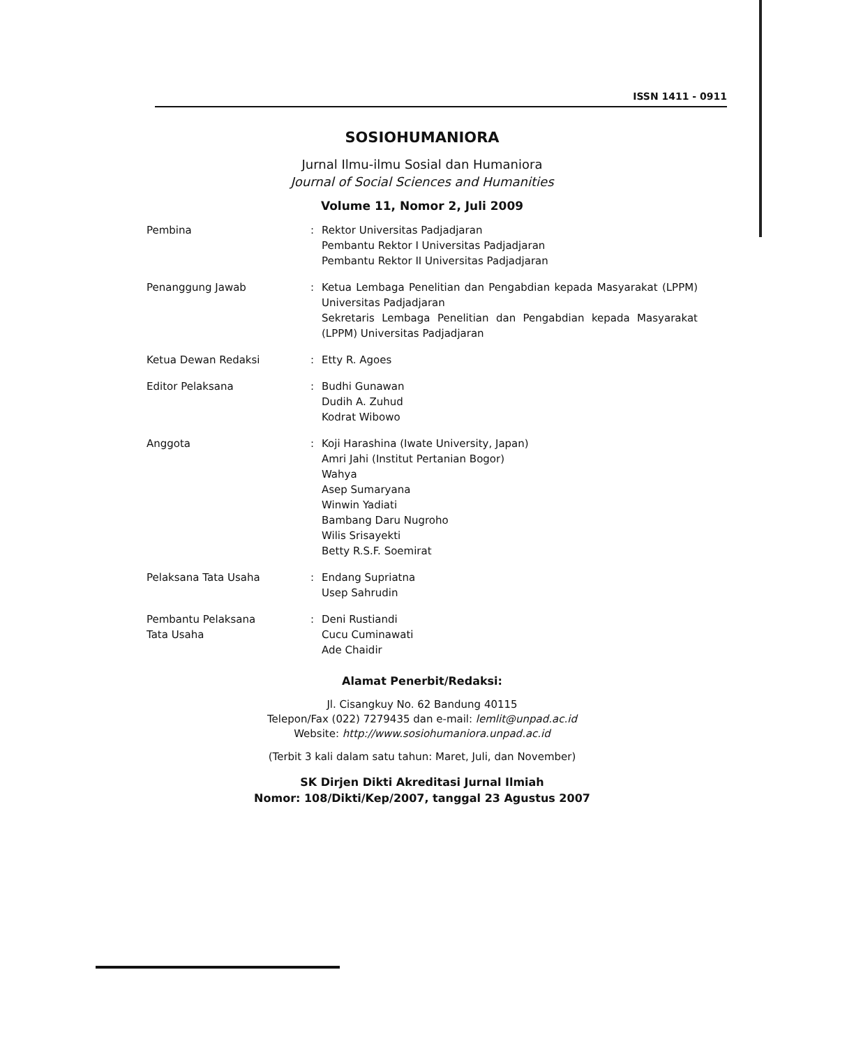ISSN 1411 - 0911
SOSIOHUMANIORA
Jurnal Ilmu-ilmu Sosial dan Humaniora
Journal of Social Sciences and Humanities
Volume 11, Nomor 2, Juli 2009
| Pembina | : | Rektor Universitas Padjadjaran Pembantu Rektor I Universitas Padjadjaran Pembantu Rektor II Universitas Padjadjaran |
| Penanggung Jawab | : | Ketua Lembaga Penelitian dan Pengabdian kepada Masyarakat (LPPM) Universitas Padjadjaran Sekretaris Lembaga Penelitian dan Pengabdian kepada Masyarakat (LPPM) Universitas Padjadjaran |
| Ketua Dewan Redaksi | : | Etty R. Agoes |
| Editor Pelaksana | : | Budhi Gunawan Dudih A. Zuhud Kodrat Wibowo |
| Anggota | : | Koji Harashina (Iwate University, Japan) Amri Jahi (Institut Pertanian Bogor) Wahya Asep Sumaryana Winwin Yadiati Bambang Daru Nugroho Wilis Srisayekti Betty R.S.F. Soemirat |
| Pelaksana Tata Usaha | : | Endang Supriatna Usep Sahrudin |
| Pembantu Pelaksana Tata Usaha | : | Deni Rustiandi Cucu Cuminawati Ade Chaidir |
Alamat Penerbit/Redaksi:
Jl. Cisangkuy No. 62 Bandung 40115
Telepon/Fax (022) 7279435 dan e-mail: lemlit@unpad.ac.id
Website: http://www.sosiohumaniora.unpad.ac.id
(Terbit 3 kali dalam satu tahun: Maret, Juli, dan November)
SK Dirjen Dikti Akreditasi Jurnal Ilmiah
Nomor: 108/Dikti/Kep/2007, tanggal 23 Agustus 2007